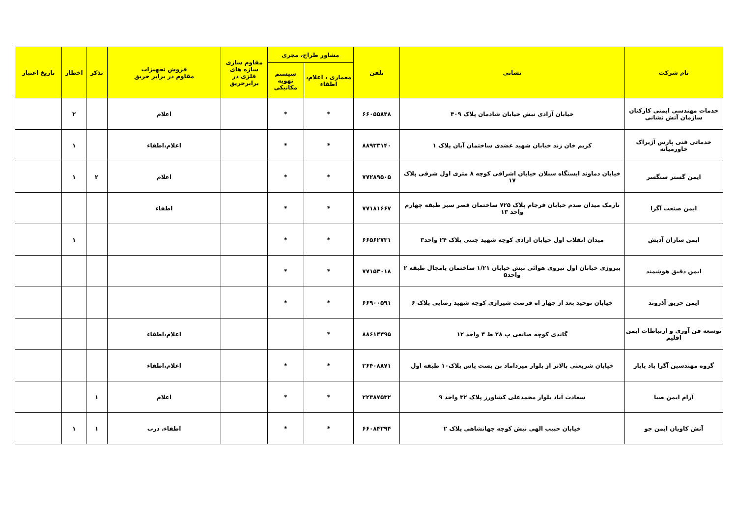| نام شرکت | نشانی | تلفن | مشاور طراح، مجری | | مقاوم سازی سازه های فلزی در برابرحریق | فروش تجهیزات مقاوم در برابر حریق | تذکر | اخطار | تاریخ اعتبار |
| --- | --- | --- | --- | --- | --- | --- | --- | --- | --- |
| | | | معماری ، اعلام، اطفاء | سیستم تهویه مکانیکی | | | | | |
| خدمات مهندسی ایمنی کارکنان سازمان آتش نشانی | خیابان آزادی نبش خیابان شادمان پلاک ۴۰۹ | ۶۶۰۵۵۸۴۸ | * | * | | اعلام | | ۲ | |
| خدماتی فنی پارس آژیراک خاورمیانه | کریم خان زند خیابان شهید عضدی ساختمان آبان پلاک ۱ | ۸۸۹۳۳۱۴۰ | * | * | | اعلام،اطفاء | | ۱ | |
| ایمن گستر سنگسر | خیابان دماوند ایستگاه سبلان خیابان اشراقی کوچه ۸ متری اول شرقی پلاک ۱۷ | ۷۷۲۸۹۵۰۵ | * | * | | اعلام | ۲ | ۱ | |
| ایمن صنعت آگرا | نارمک میدان صدم خیابان فرجام پلاک ۷۲۵ ساختمان قصر سبز طبقه چهارم واحد ۱۳ | ۷۷۱۸۱۶۶۷ | * | * | | اطفاء | | | |
| ایمن سازان آدیش | میدان انقلاب اول خیابان ازادی کوچه شهید جنتی پلاک ۲۴ واحد۳ | ۶۶۵۶۲۷۳۱ | * | * | | | | ۱ | |
| ایمن دقیق هوشمند | پیروزی خیابان اول نیروی هوائی نبش خیابان ۱/۲۱ ساختمان پامچال طبقه ۲ واحد۵ | ۷۷۱۵۳۰۱۸ | * | * | | | | | |
| ایمن حریق آذروند | خیابان توحید بعد از چهار اه فرصت شیرازی کوچه شهید رضایی پلاک ۶ | ۶۶۹۰۰۵۹۱ | * | * | | | | | |
| توسعه فن آوری و ارتباطات ایمن اقلیم | گاندی کوچه صانعی پ ۲۸ ط ۴ واحد ۱۲ | ۸۸۶۱۴۴۹۵ | * | | | اعلام،اطفاء | | | |
| گروه مهندسین آگرا پاد پایار | خیابان شریعتی بالاتر از بلوار میرداماد بن بست یاس پلاک۱۰ طبقه اول | ۲۶۴۰۸۸۷۱ | * | * | | اعلام،اطفاء | | | |
| آرام ایمن صبا | سعادت آباد بلوار محمدعلی کشاورز پلاک ۳۲ واحد ۹ | ۲۲۳۸۷۵۳۲ | * | * | | اعلام | ۱ | | |
| آتش کاویان ایمن جو | خیابان حبیب الهی نبش کوچه جهانشاهی پلاک ۲ | ۶۶۰۸۴۲۹۴ | * | * | | اطفاء، درب | ۱ | ۱ | |